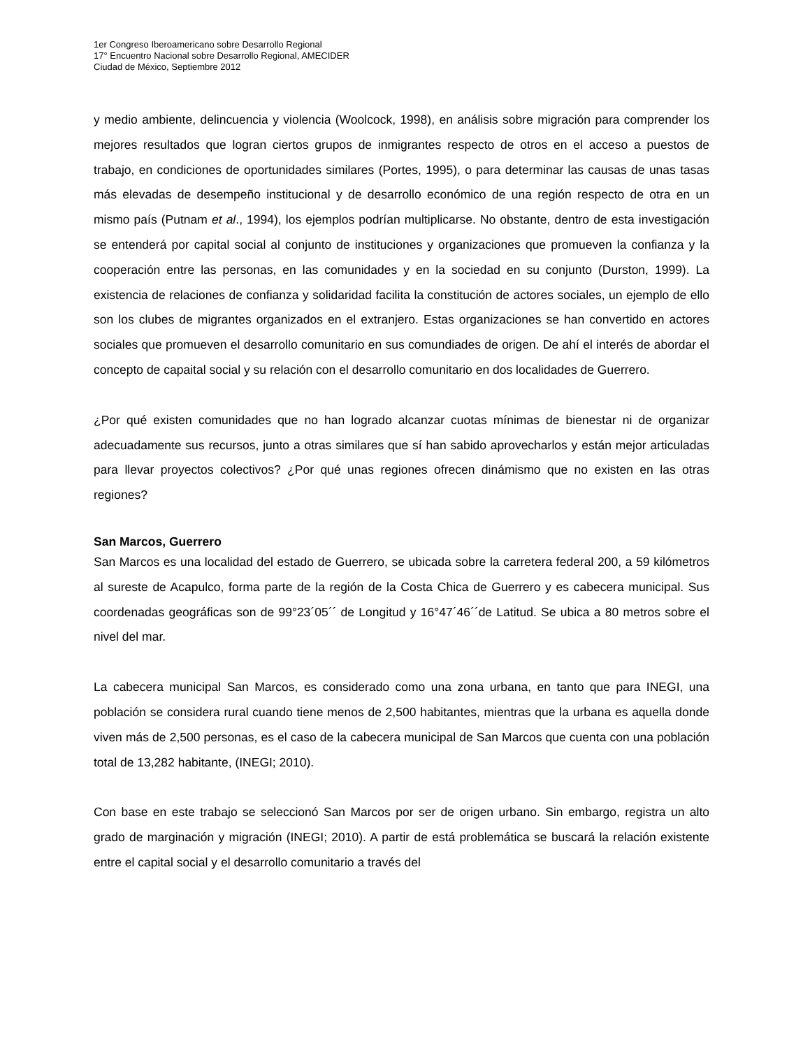1er Congreso Iberoamericano sobre Desarrollo Regional
17° Encuentro Nacional sobre Desarrollo Regional, AMECIDER
Ciudad de México, Septiembre 2012
y medio ambiente, delincuencia y violencia (Woolcock, 1998), en análisis sobre migración para comprender los mejores resultados que logran ciertos grupos de inmigrantes respecto de otros en el acceso a puestos de trabajo, en condiciones de oportunidades similares (Portes, 1995), o para determinar las causas de unas tasas más elevadas de desempeño institucional y de desarrollo económico de una región respecto de otra en un mismo país (Putnam et al., 1994), los ejemplos podrían multiplicarse. No obstante, dentro de esta investigación se entenderá por capital social al conjunto de instituciones y organizaciones que promueven la confianza y la cooperación entre las personas, en las comunidades y en la sociedad en su conjunto (Durston, 1999). La existencia de relaciones de confianza y solidaridad facilita la constitución de actores sociales, un ejemplo de ello son los clubes de migrantes organizados en el extranjero. Estas organizaciones se han convertido en actores sociales que promueven el desarrollo comunitario en sus comundiades de origen. De ahí el interés de abordar el concepto de capaital social y su relación con el desarrollo comunitario en dos localidades de Guerrero.
¿Por qué existen comunidades que no han logrado alcanzar cuotas mínimas de bienestar ni de organizar adecuadamente sus recursos, junto a otras similares que sí han sabido aprovecharlos y están mejor articuladas para llevar proyectos colectivos? ¿Por qué unas regiones ofrecen dinámismo que no existen en las otras regiones?
San Marcos, Guerrero
San Marcos es una localidad del estado de Guerrero, se ubicada sobre la carretera federal 200, a 59 kilómetros al sureste de Acapulco, forma parte de la región de la Costa Chica de Guerrero y es cabecera municipal. Sus coordenadas geográficas son de 99°23´05´´ de Longitud y 16°47´46´´de Latitud. Se ubica a 80 metros sobre el nivel del mar.
La cabecera municipal San Marcos, es considerado como una zona urbana, en tanto que para INEGI, una población se considera rural cuando tiene menos de 2,500 habitantes, mientras que la urbana es aquella donde viven más de 2,500 personas, es el caso de la cabecera municipal de San Marcos que cuenta con una población total de 13,282 habitante, (INEGI; 2010).
Con base en este trabajo se seleccionó San Marcos por ser de origen urbano. Sin embargo, registra un alto grado de marginación y migración (INEGI; 2010). A partir de está problemática se buscará la relación existente entre el capital social y el desarrollo comunitario a través del